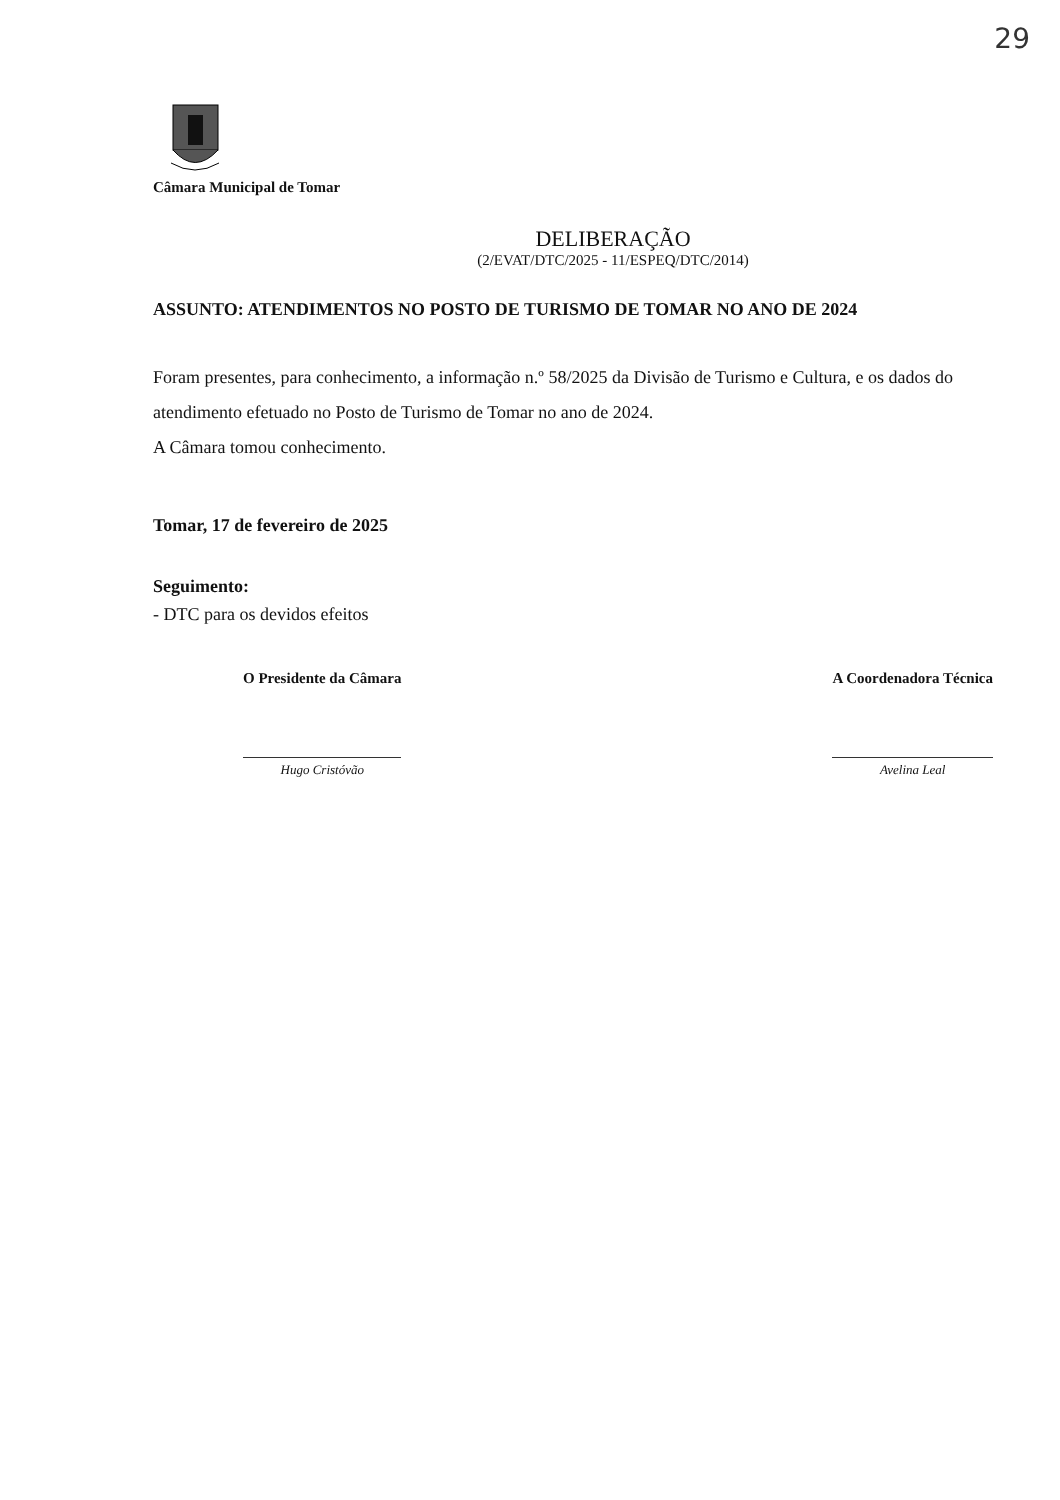29
Câmara Municipal de Tomar
DELIBERAÇÃO
(2/EVAT/DTC/2025 - 11/ESPEQ/DTC/2014)
ASSUNTO: ATENDIMENTOS NO POSTO DE TURISMO DE TOMAR NO ANO DE 2024
Foram presentes, para conhecimento, a informação n.º 58/2025 da Divisão de Turismo e Cultura, e os dados do atendimento efetuado no Posto de Turismo de Tomar no ano de 2024.
A Câmara tomou conhecimento.
Tomar, 17 de fevereiro de 2025
Seguimento:
- DTC para os devidos efeitos
O Presidente da Câmara
Hugo Cristóvão
A Coordenadora Técnica
Avelina Leal